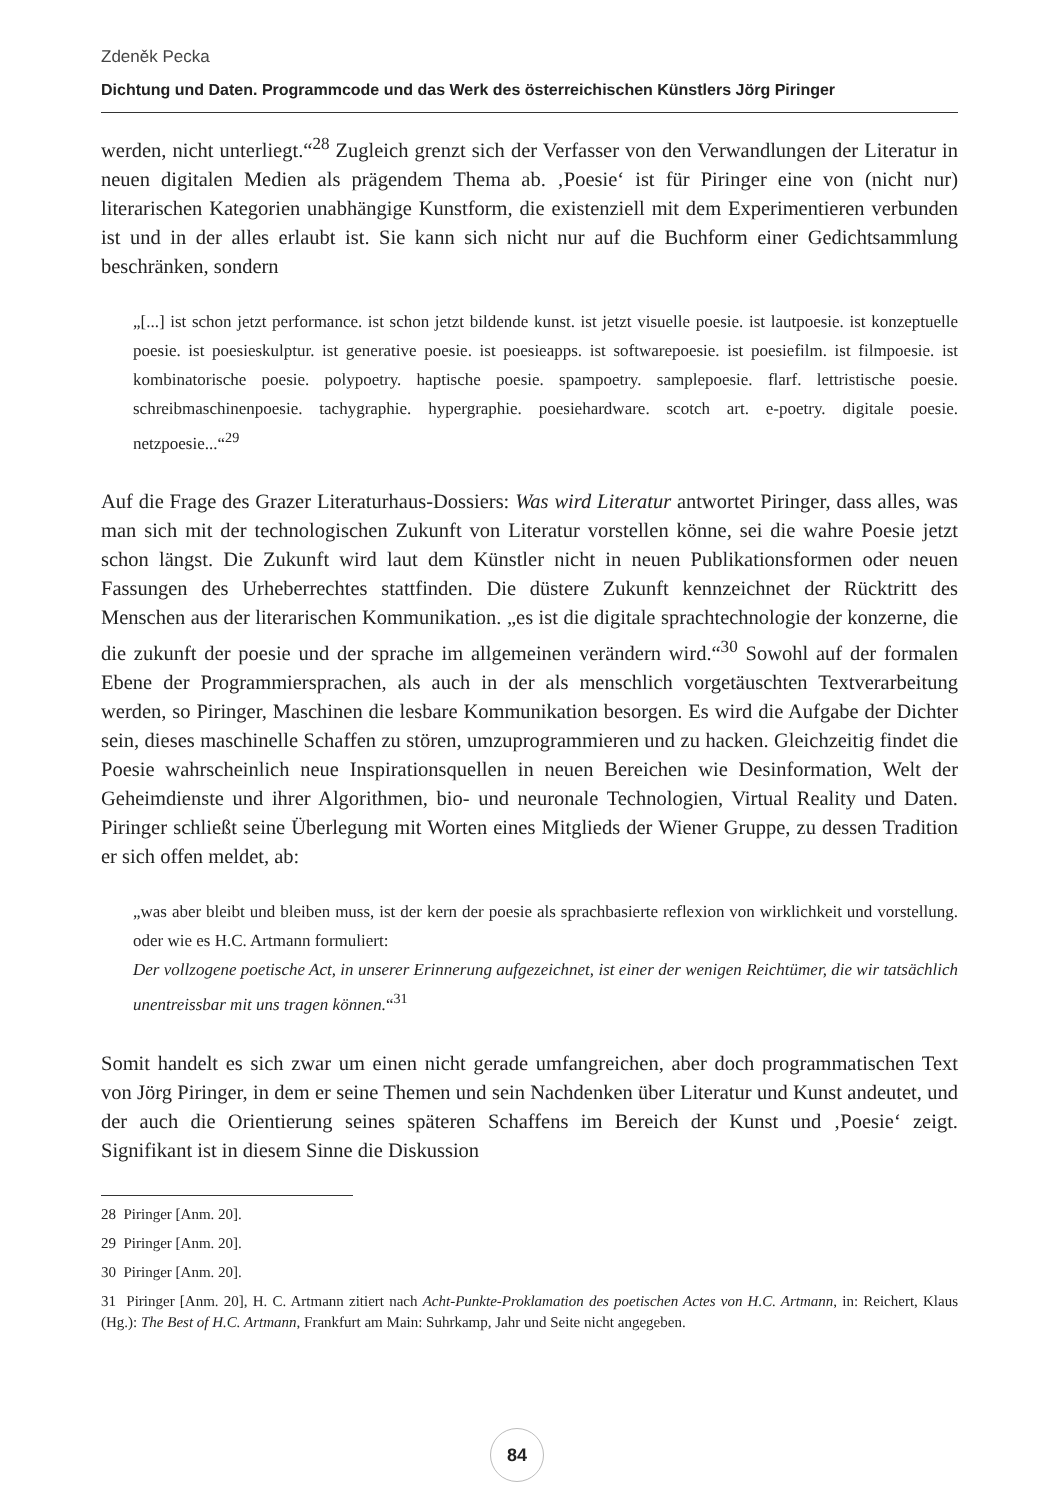Zdeněk Pecka
Dichtung und Daten. Programmcode und das Werk des österreichischen Künstlers Jörg Piringer
werden, nicht unterliegt.“<sup>28</sup> Zugleich grenzt sich der Verfasser von den Verwandlungen der Literatur in neuen digitalen Medien als prägendem Thema ab. ‚Poesie‘ ist für Piringer eine von (nicht nur) literarischen Kategorien unabhängige Kunstform, die existenziell mit dem Experimentieren verbunden ist und in der alles erlaubt ist. Sie kann sich nicht nur auf die Buchform einer Gedichtsammlung beschränken, sondern
„[...] ist schon jetzt performance. ist schon jetzt bildende kunst. ist jetzt visuelle poesie. ist lautpoesie. ist konzeptuelle poesie. ist poesieskulptur. ist generative poesie. ist poesieapps. ist softwarepoesie. ist poesiefilm. ist filmpoesie. ist kombinatorische poesie. polypoetry. haptische poesie. spampoetry. samplepoesie. flarf. lettristische poesie. schreibmaschinenpoesie. tachygraphie. hypergraphie. poesiehardware. scotch art. e-poetry. digitale poesie. netzpoesie...“<sup>29</sup>
Auf die Frage des Grazer Literaturhaus-Dossiers: Was wird Literatur antwortet Piringer, dass alles, was man sich mit der technologischen Zukunft von Literatur vorstellen könne, sei die wahre Poesie jetzt schon längst. Die Zukunft wird laut dem Künstler nicht in neuen Publikationsformen oder neuen Fassungen des Urheberrechtes stattfinden. Die düstere Zukunft kennzeichnet der Rücktritt des Menschen aus der literarischen Kommunikation. „es ist die digitale sprachtechnologie der konzerne, die die zukunft der poesie und der sprache im allgemeinen verändern wird.“<sup>30</sup> Sowohl auf der formalen Ebene der Programmiersprachen, als auch in der als menschlich vorgetäuschten Textverarbeitung werden, so Piringer, Maschinen die lesbare Kommunikation besorgen. Es wird die Aufgabe der Dichter sein, dieses maschinelle Schaffen zu stören, umzuprogrammieren und zu hacken. Gleichzeitig findet die Poesie wahrscheinlich neue Inspirationsquellen in neuen Bereichen wie Desinformation, Welt der Geheimdienste und ihrer Algorithmen, bio- und neuronale Technologien, Virtual Reality und Daten. Piringer schließt seine Überlegung mit Worten eines Mitglieds der Wiener Gruppe, zu dessen Tradition er sich offen meldet, ab:
„was aber bleibt und bleiben muss, ist der kern der poesie als sprachbasierte reflexion von wirklichkeit und vorstellung. oder wie es H.C. Artmann formuliert:
Der vollzogene poetische Act, in unserer Erinnerung aufgezeichnet, ist einer der wenigen Reichtümer, die wir tatsächlich unentreissbar mit uns tragen können.“<sup>31</sup>
Somit handelt es sich zwar um einen nicht gerade umfangreichen, aber doch programmatischen Text von Jörg Piringer, in dem er seine Themen und sein Nachdenken über Literatur und Kunst andeutet, und der auch die Orientierung seines späteren Schaffens im Bereich der Kunst und ‚Poesie‘ zeigt. Signifikant ist in diesem Sinne die Diskussion
28 Piringer [Anm. 20].
29 Piringer [Anm. 20].
30 Piringer [Anm. 20].
31 Piringer [Anm. 20], H. C. Artmann zitiert nach Acht-Punkte-Proklamation des poetischen Actes von H.C. Artmann, in: Reichert, Klaus (Hg.): The Best of H.C. Artmann, Frankfurt am Main: Suhrkamp, Jahr und Seite nicht angegeben.
84